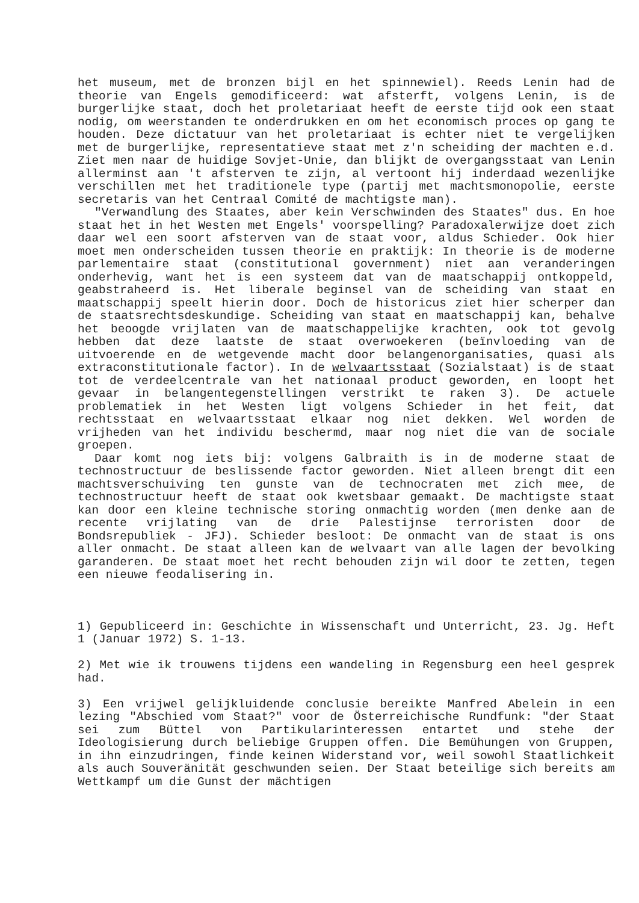het museum, met de bronzen bijl en het spinnewiel). Reeds Lenin had de theorie van Engels gemodificeerd: wat afsterft, volgens Lenin, is de burgerlijke staat, doch het proletariaat heeft de eerste tijd ook een staat nodig, om weerstanden te onderdrukken en om het economisch proces op gang te houden. Deze dictatuur van het proletariaat is echter niet te vergelijken met de burgerlijke, representatieve staat met z'n scheiding der machten e.d. Ziet men naar de huidige Sovjet-Unie, dan blijkt de overgangsstaat van Lenin allerminst aan 't afsterven te zijn, al vertoont hij inderdaad wezenlijke verschillen met het traditionele type (partij met machtsmonopolie, eerste secretaris van het Centraal Comité de machtigste man).
"Verwandlung des Staates, aber kein Verschwinden des Staates" dus. En hoe staat het in het Westen met Engels' voorspelling? Paradoxalerwijze doet zich daar wel een soort afsterven van de staat voor, aldus Schieder. Ook hier moet men onderscheiden tussen theorie en praktijk: In theorie is de moderne parlementaire staat (constitutional government) niet aan veranderingen onderhevig, want het is een systeem dat van de maatschappij ontkoppeld, geabstraheerd is. Het liberale beginsel van de scheiding van staat en maatschappij speelt hierin door. Doch de historicus ziet hier scherper dan de staatsrechtsdeskundige. Scheiding van staat en maatschappij kan, behalve het beoogde vrijlaten van de maatschappelijke krachten, ook tot gevolg hebben dat deze laatste de staat overwoekeren (beïnvloeding van de uitvoerende en de wetgevende macht door belangenorganisaties, quasi als extraconstitutionale factor). In de welvaartsstaat (Sozialstaat) is de staat tot de verdeelcentrale van het nationaal product geworden, en loopt het gevaar in belangentegenstellingen verstrikt te raken 3). De actuele problematiek in het Westen ligt volgens Schieder in het feit, dat rechtsstaat en welvaartsstaat elkaar nog niet dekken. Wel worden de vrijheden van het individu beschermd, maar nog niet die van de sociale groepen.
Daar komt nog iets bij: volgens Galbraith is in de moderne staat de technostructuur de beslissende factor geworden. Niet alleen brengt dit een machtsverschuiving ten gunste van de technocraten met zich mee, de technostructuur heeft de staat ook kwetsbaar gemaakt. De machtigste staat kan door een kleine technische storing onmachtig worden (men denke aan de recente vrijlating van de drie Palestijnse terroristen door de Bondsrepubliek - JFJ). Schieder besloot: De onmacht van de staat is ons aller onmacht. De staat alleen kan de welvaart van alle lagen der bevolking garanderen. De staat moet het recht behouden zijn wil door te zetten, tegen een nieuwe feodalisering in.
1) Gepubliceerd in: Geschichte in Wissenschaft und Unterricht, 23. Jg. Heft 1 (Januar 1972) S. 1-13.
2) Met wie ik trouwens tijdens een wandeling in Regensburg een heel gesprek had.
3) Een vrijwel gelijkluidende conclusie bereikte Manfred Abelein in een lezing "Abschied vom Staat?" voor de Österreichische Rundfunk: "der Staat sei zum Büttel von Partikularinteressen entartet und stehe der Ideologisierung durch beliebige Gruppen offen. Die Bemühungen von Gruppen, in ihn einzudringen, finde keinen Widerstand vor, weil sowohl Staatlichkeit als auch Souveränität geschwunden seien. Der Staat beteilige sich bereits am Wettkampf um die Gunst der mächtigen